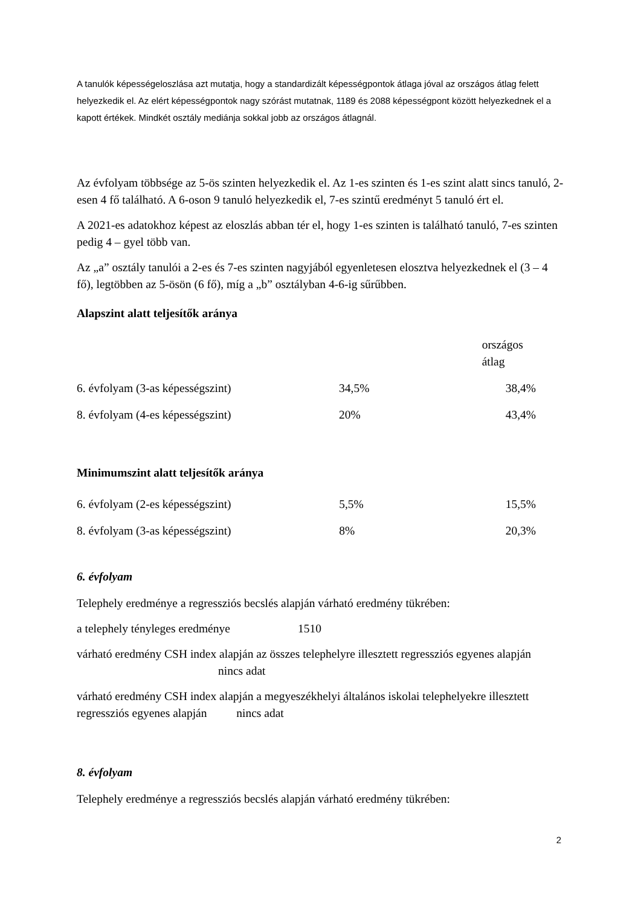A tanulók képességeloszlása azt mutatja, hogy a standardizált képességpontok átlaga jóval az országos átlag felett helyezkedik el. Az elért képességpontok nagy szórást mutatnak, 1189 és 2088 képességpont között helyezkednek el a kapott értékek. Mindkét osztály mediánja sokkal jobb az országos átlagnál.
Az évfolyam többsége az 5-ös szinten helyezkedik el. Az 1-es szinten és 1-es szint alatt sincs tanuló, 2-esen 4 fő található. A 6-oson 9 tanuló helyezkedik el, 7-es szintű eredményt 5 tanuló ért el.
A 2021-es adatokhoz képest az eloszlás abban tér el, hogy 1-es szinten is található tanuló, 7-es szinten pedig 4 – gyel több van.
Az „a” osztály tanulói a 2-es és 7-es szinten nagyjából egyenletesen elosztva helyezkednek el (3 – 4 fő), legtöbben az 5-ösön (6 fő), míg a „b” osztályban 4-6-ig sűrűbben.
Alapszint alatt teljesítők aránya
| | | országos átlag |
| 6. évfolyam (3-as képességszint) | 34,5% | 38,4% |
| 8. évfolyam (4-es képességszint) | 20% | 43,4% |
Minimumszint alatt teljesítők aránya
| 6. évfolyam (2-es képességszint) | 5,5% | 15,5% |
| 8. évfolyam (3-as képességszint) | 8% | 20,3% |
6. évfolyam
Telephely eredménye a regressziós becslés alapján várható eredmény tükrében:
a telephely tényleges eredménye 1510
várható eredmény CSH index alapján az összes telephelyre illesztett regressziós egyenes alapján nincs adat
várható eredmény CSH index alapján a megyeszékhelyi általános iskolai telephelyekre illesztett regressziós egyenes alapján nincs adat
8. évfolyam
Telephely eredménye a regressziós becslés alapján várható eredmény tükrében:
2